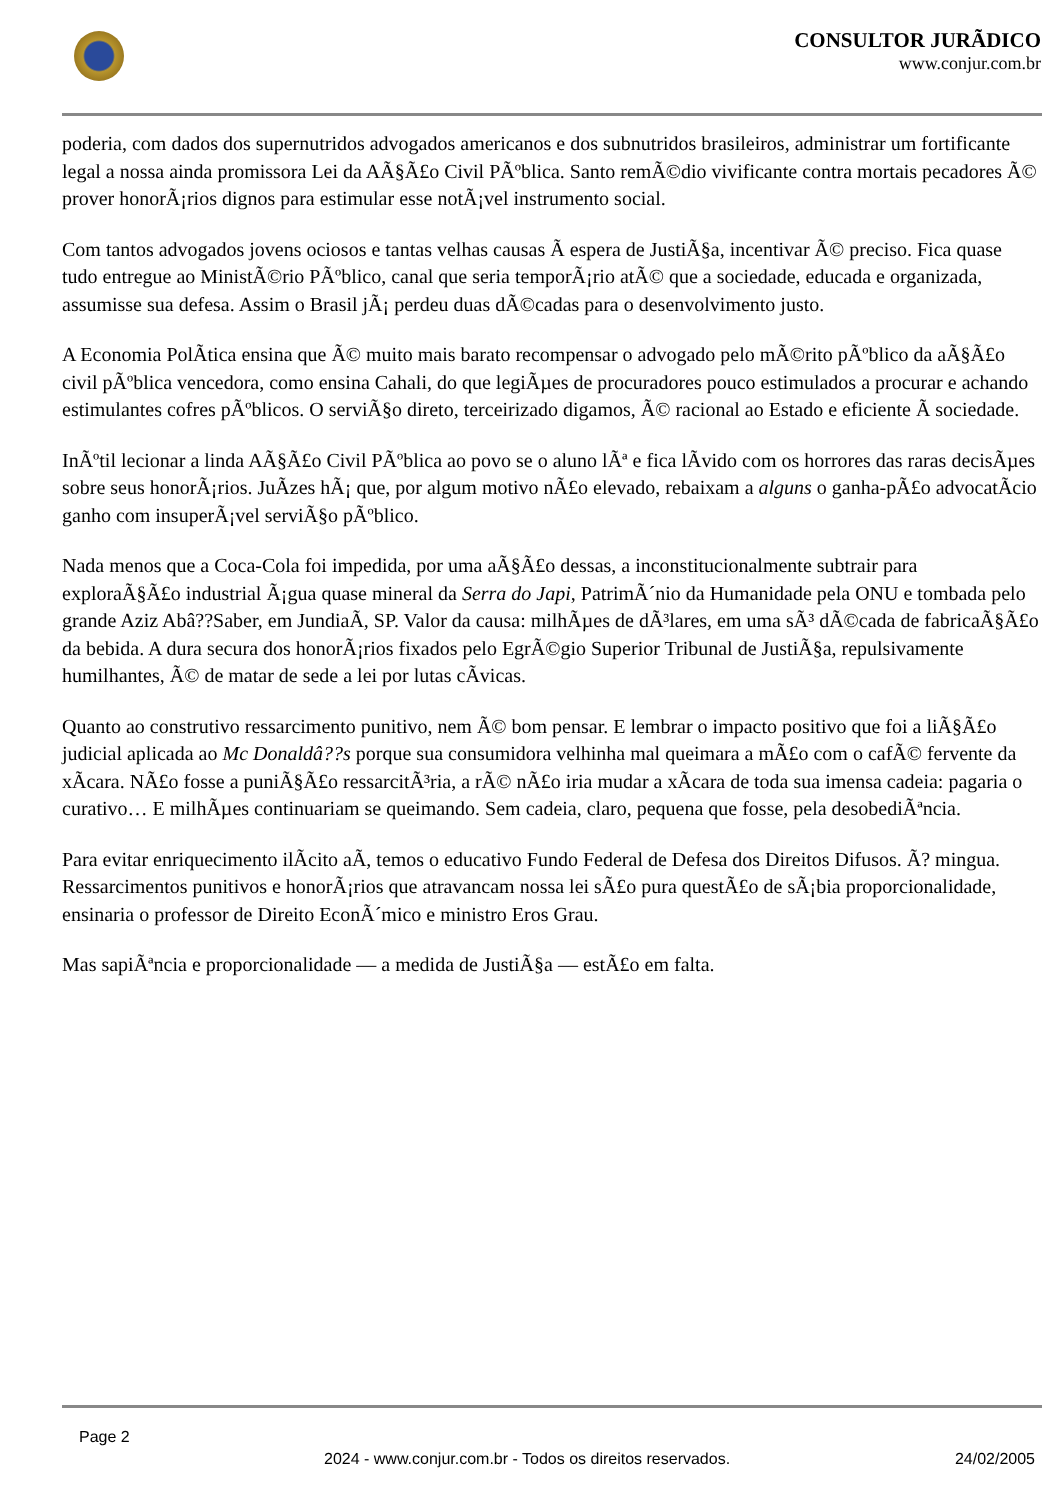CONSULTOR JURÃDICO
www.conjur.com.br
poderia, com dados dos supernutridos advogados americanos e dos subnutridos brasileiros, administrar um fortificante legal a nossa ainda promissora Lei da AÃ§Ã£o Civil PÃºblica. Santo remÃ©dio vivificante contra mortais pecadores Ã© prover honorÃ¡rios dignos para estimular esse notÃ¡vel instrumento social.
Com tantos advogados jovens ociosos e tantas velhas causas Ã espera de JustiÃ§a, incentivar Ã© preciso. Fica quase tudo entregue ao MinistÃ©rio PÃºblico, canal que seria temporÃ¡rio atÃ© que a sociedade, educada e organizada, assumisse sua defesa. Assim o Brasil jÃ¡ perdeu duas dÃ©cadas para o desenvolvimento justo.
A Economia PolÃtica ensina que Ã© muito mais barato recompensar o advogado pelo mÃ©rito pÃºblico da aÃ§Ã£o civil pÃºblica vencedora, como ensina Cahali, do que legiÃµes de procuradores pouco estimulados a procurar e achando estimulantes cofres pÃºblicos. O serviÃ§o direto, terceirizado digamos, Ã© racional ao Estado e eficiente Ã sociedade.
InÃºtil lecionar a linda AÃ§Ã£o Civil PÃºblica ao povo se o aluno lÃª e fica lÃvido com os horrores das raras decisÃµes sobre seus honorÃ¡rios. JuÃzes hÃ¡ que, por algum motivo nÃ£o elevado, rebaixam a alguns o ganha-pÃ£o advocatÃcio ganho com insuperÃ¡vel serviÃ§o pÃºblico.
Nada menos que a Coca-Cola foi impedida, por uma aÃ§Ã£o dessas, a inconstitucionalmente subtrair para exploraÃ§Ã£o industrial Ã¡gua quase mineral da Serra do Japi, PatrimÃ´nio da Humanidade pela ONU e tombada pelo grande Aziz Abâ??Saber, em JundiaÃ, SP. Valor da causa: milhÃµes de dÃ³lares, em uma sÃ³ dÃ©cada de fabricaÃ§Ã£o da bebida. A dura secura dos honorÃ¡rios fixados pelo EgrÃ©gio Superior Tribunal de JustiÃ§a, repulsivamente humilhantes, Ã© de matar de sede a lei por lutas cÃvicas.
Quanto ao construtivo ressarcimento punitivo, nem Ã© bom pensar. E lembrar o impacto positivo que foi a liÃ§Ã£o judicial aplicada ao Mc Donaldâ??s porque sua consumidora velhinha mal queimara a mÃ£o com o cafÃ© fervente da xÃcara. NÃ£o fosse a puniÃ§Ã£o ressarcitÃ³ria, a rÃ© nÃ£o iria mudar a xÃcara de toda sua imensa cadeia: pagaria o curativo… E milhÃµes continuariam se queimando. Sem cadeia, claro, pequena que fosse, pela desobediÃªncia.
Para evitar enriquecimento ilÃcito aÃ, temos o educativo Fundo Federal de Defesa dos Direitos Difusos. Ã? mingua. Ressarcimentos punitivos e honorÃ¡rios que atravancam nossa lei sÃ£o pura questÃ£o de sÃ¡bia proporcionalidade, ensinaria o professor de Direito EconÃ´mico e ministro Eros Grau.
Mas sapiÃªncia e proporcionalidade — a medida de JustiÃ§a — estÃ£o em falta.
Page 2
2024 - www.conjur.com.br - Todos os direitos reservados. 24/02/2005